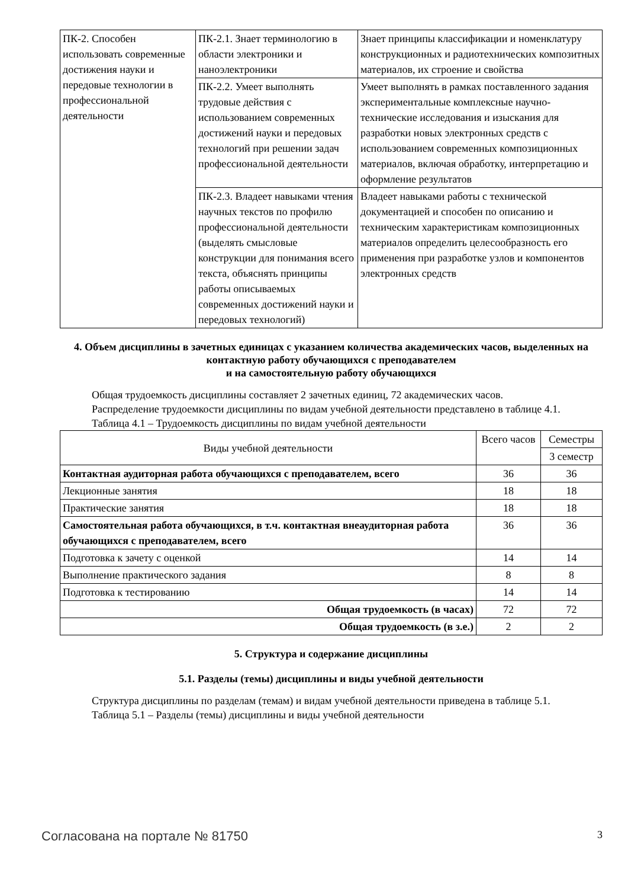| ПК-2. Способен использовать современные достижения науки и передовые технологии в профессиональной деятельности | ПК-2.1. Знает терминологию в области электроники и наноэлектроники | Знает принципы классификации и номенклатуру конструкционных и радиотехнических композитных материалов, их строение и свойства |
| | ПК-2.2. Умеет выполнять трудовые действия с использованием современных достижений науки и передовых технологий при решении задач профессиональной деятельности | Умеет выполнять в рамках поставленного задания экспериментальные комплексные научно-технические исследования и изыскания для разработки новых электронных средств с использованием современных композиционных материалов, включая обработку, интерпретацию и оформление результатов |
| | ПК-2.3. Владеет навыками чтения научных текстов по профилю профессиональной деятельности (выделять смысловые конструкции для понимания всего текста, объяснять принципы работы описываемых современных достижений науки и передовых технологий) | Владеет навыками работы с технической документацией и способен по описанию и техническим характеристикам композиционных материалов определить целесообразность его применения при разработке узлов и компонентов электронных средств |
4. Объем дисциплины в зачетных единицах с указанием количества академических часов, выделенных на контактную работу обучающихся с преподавателем
и на самостоятельную работу обучающихся
Общая трудоемкость дисциплины составляет 2 зачетных единиц, 72 академических часов.
Распределение трудоемкости дисциплины по видам учебной деятельности представлено в таблице 4.1.
Таблица 4.1 – Трудоемкость дисциплины по видам учебной деятельности
| Виды учебной деятельности | Всего часов | Семестры |
| --- | --- | --- |
| | | 3 семестр |
| Контактная аудиторная работа обучающихся с преподавателем, всего | 36 | 36 |
| Лекционные занятия | 18 | 18 |
| Практические занятия | 18 | 18 |
| Самостоятельная работа обучающихся, в т.ч. контактная внеаудиторная работа обучающихся с преподавателем, всего | 36 | 36 |
| Подготовка к зачету с оценкой | 14 | 14 |
| Выполнение практического задания | 8 | 8 |
| Подготовка к тестированию | 14 | 14 |
| Общая трудоемкость (в часах) | 72 | 72 |
| Общая трудоемкость (в з.е.) | 2 | 2 |
5. Структура и содержание дисциплины
5.1. Разделы (темы) дисциплины и виды учебной деятельности
Структура дисциплины по разделам (темам) и видам учебной деятельности приведена в таблице 5.1.
Таблица 5.1 – Разделы (темы) дисциплины и виды учебной деятельности
Согласована на портале № 81750 3